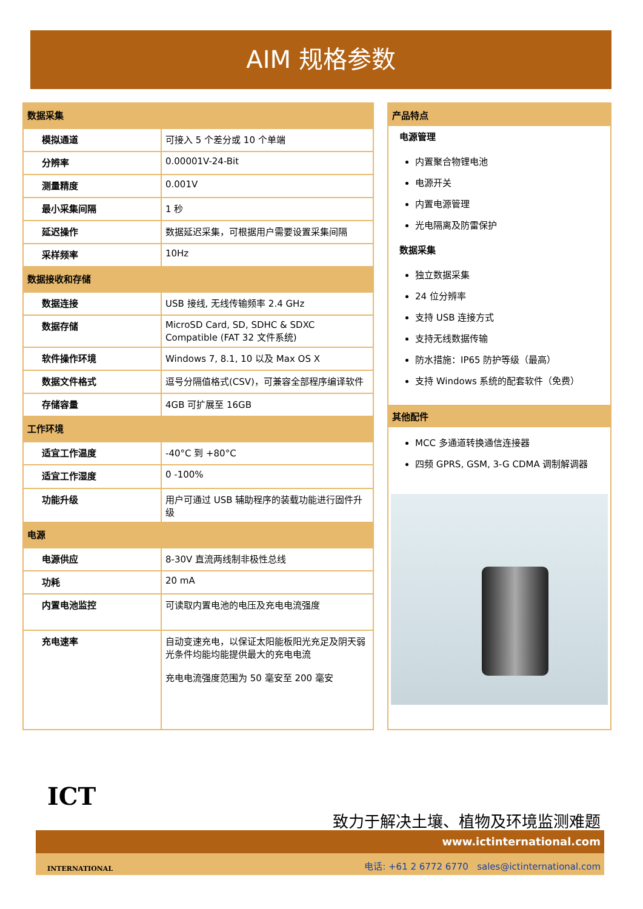AIM 规格参数
| 数据采集 | |
| 模拟通道 | 可接入 5 个差分或 10 个单端 |
| 分辨率 | 0.00001V-24-Bit |
| 测量精度 | 0.001V |
| 最小采集间隔 | 1 秒 |
| 延迟操作 | 数据延迟采集，可根据用户需要设置采集间隔 |
| 采样频率 | 10Hz |
| 数据接收和存储 | |
| 数据连接 | USB 接线, 无线传输频率 2.4 GHz |
| 数据存储 | MicroSD Card, SD, SDHC & SDXC Compatible (FAT 32 文件系统) |
| 软件操作环境 | Windows 7, 8.1, 10 以及 Max OS X |
| 数据文件格式 | 逗号分隔值格式(CSV)，可兼容全部程序编译软件 |
| 存储容量 | 4GB 可扩展至 16GB |
| 工作环境 | |
| 适宜工作温度 | -40°C 到 +80°C |
| 适宜工作湿度 | 0 -100% |
| 功能升级 | 用户可通过 USB 辅助程序的装载功能进行固件升级 |
| 电源 | |
| 电源供应 | 8-30V 直流两线制非极性总线 |
| 功耗 | 20 mA |
| 内置电池监控 | 可读取内置电池的电压及充电电流强度 |
| 充电速率 | 自动变速充电，以保证太阳能板阳光充足及阴天弱光条件均能均能提供最大的充电电流 充电电流强度范围为 50 毫安至 200 毫安 |
产品特点
电源管理
内置聚合物锂电池
电源开关
内置电源管理
光电隔离及防雷保护
数据采集
独立数据采集
24 位分辨率
支持 USB 连接方式
支持无线数据传输
防水措施：IP65 防护等级（最高）
支持 Windows 系统的配套软件（免费）
其他配件
MCC 多通道转换通信连接器
四频 GPRS, GSM, 3-G CDMA 调制解调器
ICT
INTERNATIONAL
致力于解决土壤、植物及环境监测难题
www.ictinternational.com
电话: +61 2 6772 6770 sales@ictinternational.com